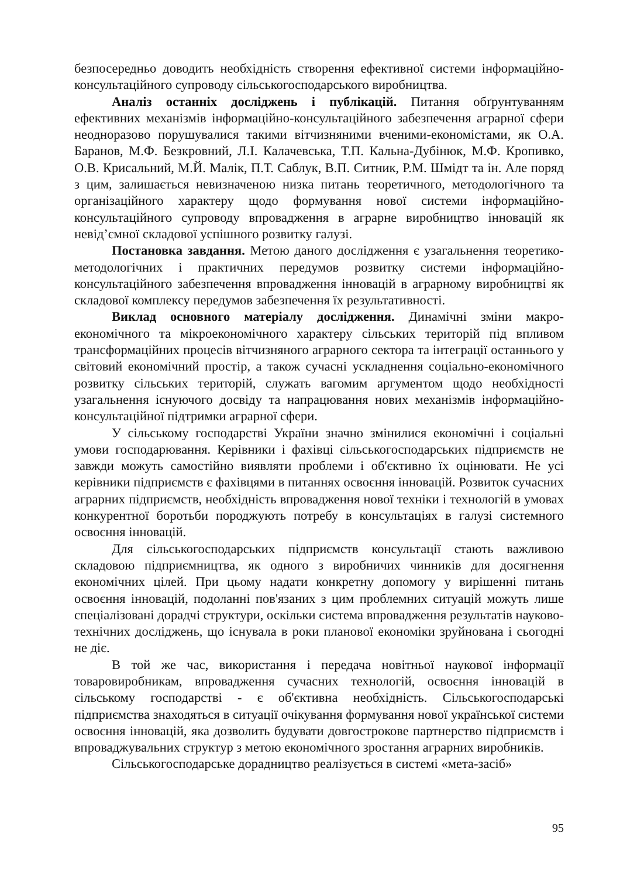безпосередньо доводить необхідність створення ефективної системи інфор­маційно-консультаційного супроводу сільськогосподарського виробництва.
Аналіз останніх досліджень і публікацій. Питання обґрунтуванням ефективних механізмів інформаційно-консультаційного забезпечення аграр­ної сфери неодноразово порушувалися такими вітчизняними вченими-економістами, як О.А. Баранов, М.Ф. Безкровний, Л.І. Калачевська, Т.П. Кальна-Дубінюк, М.Ф. Кропивко, О.В. Крисальний, М.Й. Малік, П.Т. Саблук, В.П. Ситник, Р.М. Шмідт та ін. Але поряд з цим, залишається невизначеною низка питань теоретичного, методологічного та організаційно­го характеру щодо формування нової системи інформаційно-консультаційного супроводу впровадження в аграрне виробництво інновацій як невід’ємної складової успішного розвитку галузі.
Постановка завдання. Метою даного дослідження є узагальнення теоре­тико-методологічних і практичних передумов розвитку системи інформаційно-консультаційного забезпечення впровадження інновацій в аграрному виробницт­ві як складової комплексу передумов забезпечення їх результативності.
Виклад основного матеріалу дослідження. Динамічні зміни макро­економічного та мікроекономічного характеру сільських територій під впли­вом трансформаційних процесів вітчизняного аграрного сектора та інтеграції останнього у світовий економічний простір, а також сучасні ускладнення со­ціально-економічного розвитку сільських територій, служать вагомим аргу­ментом щодо необхідності узагальнення існуючого досвіду та напрацювання нових механізмів інформаційно-консультаційної підтримки аграрної сфери.
У сільському господарстві України значно змінилися економічні і соці­альні умови господарювання. Керівники і фахівці сільськогосподарських під­приємств не завжди можуть самостійно виявляти проблеми і об'єктивно їх оцінювати. Не усі керівники підприємств є фахівцями в питаннях освоєння інновацій. Розвиток сучасних аграрних підприємств, необхідність впрова­дження нової техніки і технологій в умовах конкурентної боротьби поро­джують потребу в консультаціях в галузі системного освоєння інновацій.
Для сільськогосподарських підприємств консультації стають важливою складовою підприємництва, як одного з виробничих чинників для досягнення економічних цілей. При цьому надати конкретну допомогу у вирішенні пи­тань освоєння інновацій, подоланні пов'язаних з цим проблемних ситуацій можуть лише спеціалізовані дорадчі структури, оскільки система впрова­дження результатів науково-технічних досліджень, що існувала в роки пла­нової економіки зруйнована і сьогодні не діє.
В той же час, використання і передача новітньої наукової інформації товаровиробникам, впровадження сучасних технологій, освоєння інновацій в сільському господарстві - є об'єктивна необхідність. Сільськогосподарські підприємства знаходяться в ситуації очікування формування нової українсь­кої системи освоєння інновацій, яка дозволить будувати довгострокове парт­нерство підприємств і впроваджувальних структур з метою економічного зростання аграрних виробників.
Сільськогосподарське дорадництво реалізується в системі «мета-засіб»
95